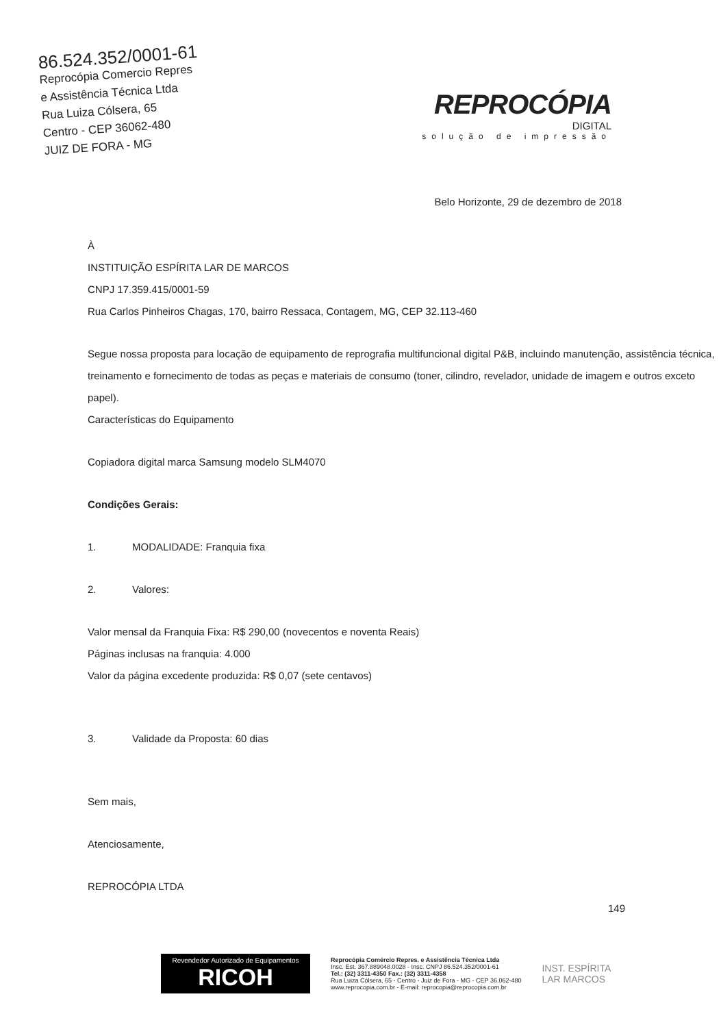86.524.352/0001-61
Reprocópia Comercio Repres
e Assistência Técnica Ltda
Rua Luiza Cólsera, 65
Centro - CEP 36062-480
JUIZ DE FORA - MG
REPROCÓPIA
DIGITAL
solução de impressão
Belo Horizonte, 29 de dezembro de 2018
À
INSTITUIÇÃO ESPÍRITA LAR DE MARCOS
CNPJ 17.359.415/0001-59
Rua Carlos Pinheiros Chagas, 170, bairro Ressaca, Contagem, MG, CEP 32.113-460
Segue nossa proposta para locação de equipamento de reprografia multifuncional digital P&B, incluindo manutenção, assistência técnica, treinamento e fornecimento de todas as peças e materiais de consumo (toner, cilindro, revelador, unidade de imagem e outros exceto papel).
Características do Equipamento
Copiadora digital marca Samsung modelo SLM4070
Condições Gerais:
1. MODALIDADE: Franquia fixa
2. Valores:
Valor mensal da Franquia Fixa: R$ 290,00 (novecentos e noventa Reais)
Páginas inclusas na franquia: 4.000
Valor da página excedente produzida: R$ 0,07 (sete centavos)
3. Validade da Proposta: 60 dias
Sem mais,
Atenciosamente,
REPROCÓPIA LTDA
149
Revendedor Autorizado de Equipamentos
RICOH
Reprocópia Comércio Repres. e Assistência Técnica Ltda
Insc. Est. 367.889048.0028 - Insc. CNPJ 86.524.352/0001-61
Tel.: (32) 3311-4350 Fax.: (32) 3311-4358
Rua Luiza Cólsera, 65 - Centro - Juiz de Fora - MG - CEP 36.062-480
www.reprocopia.com.br - E-mail: reprocopia@reprocopia.com.br
INST. ESPÍRITA
LAR MARCOS